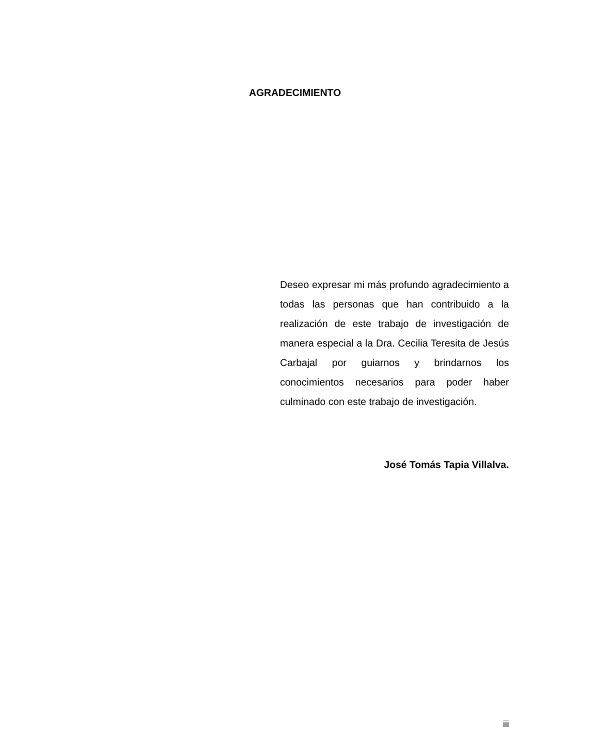AGRADECIMIENTO
Deseo expresar mi más profundo agradecimiento a todas las personas que han contribuido a la realización de este trabajo de investigación de manera especial a la Dra. Cecilia Teresita de Jesús Carbajal por guiarnos y brindarnos los conocimientos necesarios para poder haber culminado con este trabajo de investigación.
José Tomás Tapia Villalva.
iii